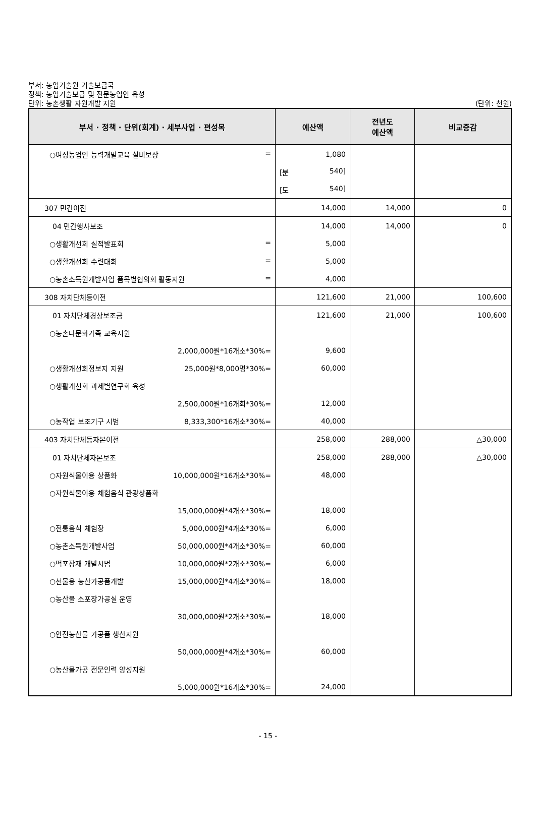부서: 농업기술원 기술보급국
정책: 농업기술보급 및 전문농업인 육성
단위: 농촌생활 자원개발 지원
(단위: 천원)
| 부서 · 정책 · 단위(회계) · 세부사업 · 편성목 | 예산액 | 전년도 예산액 | 비교증감 |
| --- | --- | --- | --- |
| ○여성농업인 능력개발교육 실비보상 = | 1,080 | | |
| | [분 540] | | |
| | [도 540] | | |
| 307 민간이전 | 14,000 | 14,000 | 0 |
| 04 민간행사보조 | 14,000 | 14,000 | 0 |
| ○생활개선회 실적발표회 = | 5,000 | | |
| ○생활개선회 수련대회 = | 5,000 | | |
| ○농촌소득원개발사업 품목별협의회 활동지원 = | 4,000 | | |
| 308 자치단체등이전 | 121,600 | 21,000 | 100,600 |
| 01 자치단체경상보조금 | 121,600 | 21,000 | 100,600 |
| ○농촌다문화가족 교육지원 | | | |
| 2,000,000원*16개소*30%= | 9,600 | | |
| ○생활개선회정보지 지원 25,000원*8,000명*30%= | 60,000 | | |
| ○생활개선회 과제별연구회 육성 | | | |
| 2,500,000원*16개회*30%= | 12,000 | | |
| ○농작업 보조기구 시범 8,333,300*16개소*30%= | 40,000 | | |
| 403 자치단체등자본이전 | 258,000 | 288,000 | △30,000 |
| 01 자치단체자본보조 | 258,000 | 288,000 | △30,000 |
| ○자원식물이용 상품화 10,000,000원*16개소*30%= | 48,000 | | |
| ○자원식물이용 체험음식 관광상품화 | | | |
| 15,000,000원*4개소*30%= | 18,000 | | |
| ○전통음식 체험장 5,000,000원*4개소*30%= | 6,000 | | |
| ○농촌소득원개발사업 50,000,000원*4개소*30%= | 60,000 | | |
| ○떡포장재 개발시범 10,000,000원*2개소*30%= | 6,000 | | |
| ○선물용 농산가공품개발 15,000,000원*4개소*30%= | 18,000 | | |
| ○농산물 소포장가공실 운영 | | | |
| 30,000,000원*2개소*30%= | 18,000 | | |
| ○안전농산물 가공품 생산지원 | | | |
| 50,000,000원*4개소*30%= | 60,000 | | |
| ○농산물가공 전문인력 양성지원 | | | |
| 5,000,000원*16개소*30%= | 24,000 | | |
- 15 -